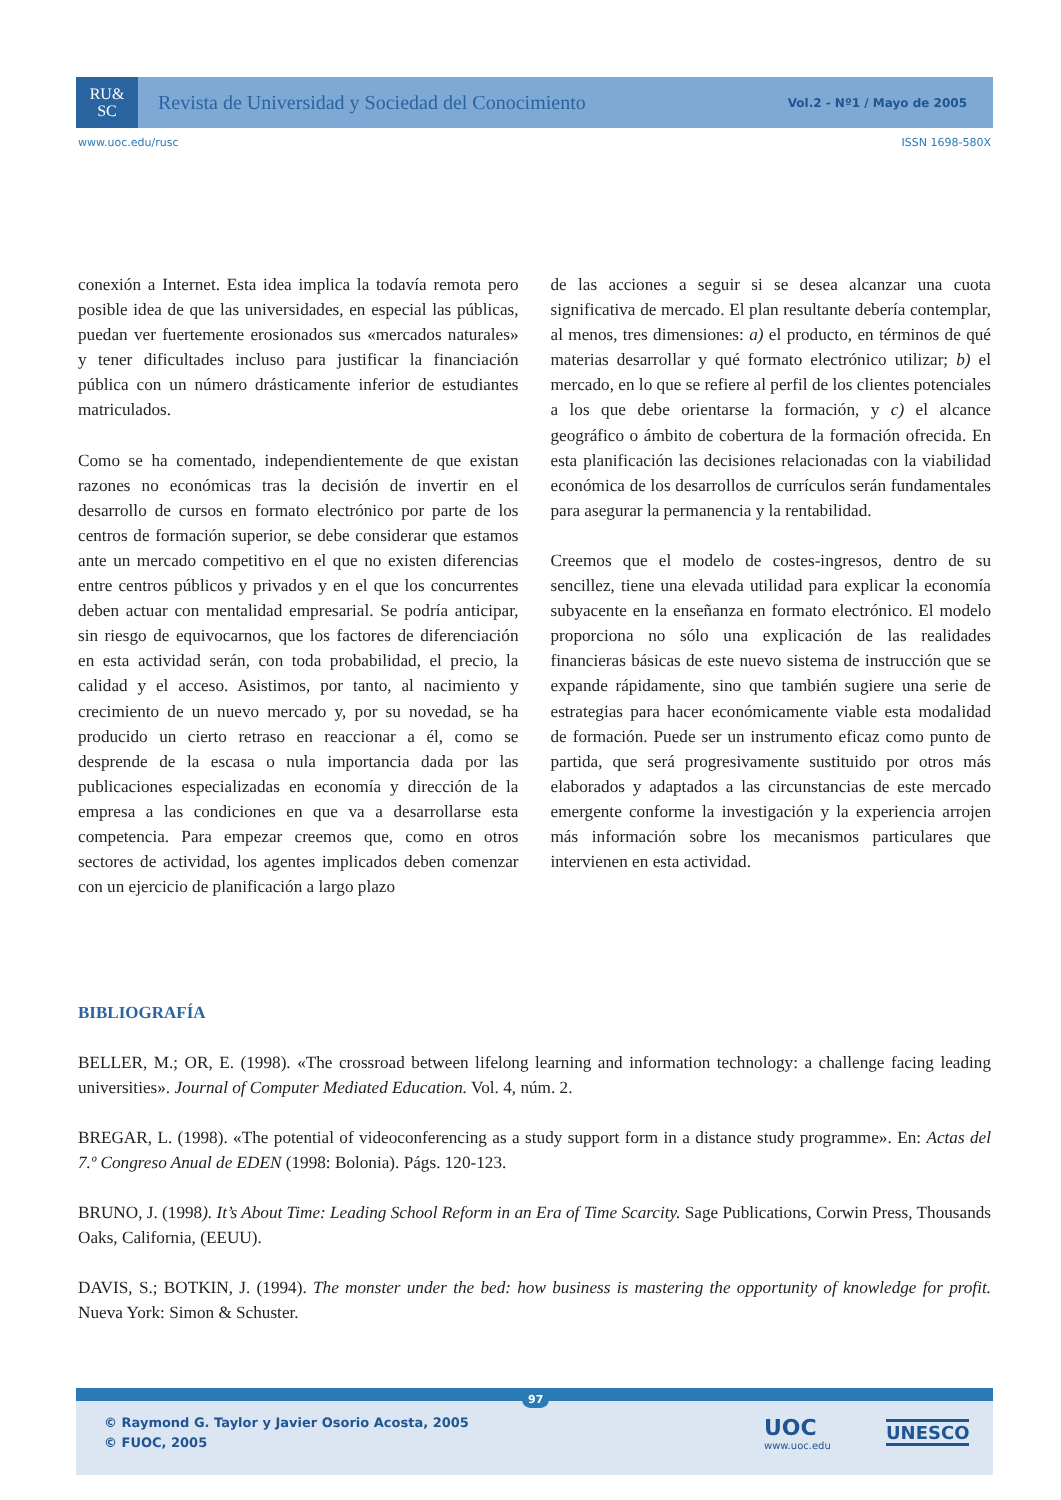RU&
SC
Revista de Universidad y Sociedad del Conocimiento
Vol.2 - Nº1 / Mayo de 2005
www.uoc.edu/rusc ISSN 1698-580X
conexión a Internet. Esta idea implica la todavía remota pero posible idea de que las universidades, en especial las públicas, puedan ver fuertemente erosionados sus «mercados naturales» y tener dificultades incluso para justificar la financiación pública con un número drásticamente inferior de estudiantes matriculados.
Como se ha comentado, independientemente de que existan razones no económicas tras la decisión de invertir en el desarrollo de cursos en formato electrónico por parte de los centros de formación superior, se debe considerar que estamos ante un mercado competitivo en el que no existen diferencias entre centros públicos y privados y en el que los concurrentes deben actuar con mentalidad empresarial. Se podría anticipar, sin riesgo de equivocarnos, que los factores de diferenciación en esta actividad serán, con toda probabilidad, el precio, la calidad y el acceso. Asistimos, por tanto, al nacimiento y crecimiento de un nuevo mercado y, por su novedad, se ha producido un cierto retraso en reaccionar a él, como se desprende de la escasa o nula importancia dada por las publicaciones especializadas en economía y dirección de la empresa a las condiciones en que va a desarrollarse esta competencia. Para empezar creemos que, como en otros sectores de actividad, los agentes implicados deben comenzar con un ejercicio de planificación a largo plazo
de las acciones a seguir si se desea alcanzar una cuota significativa de mercado. El plan resultante debería contemplar, al menos, tres dimensiones: a) el producto, en términos de qué materias desarrollar y qué formato electrónico utilizar; b) el mercado, en lo que se refiere al perfil de los clientes potenciales a los que debe orientarse la formación, y c) el alcance geográfico o ámbito de cobertura de la formación ofrecida. En esta planificación las decisiones relacionadas con la viabilidad económica de los desarrollos de currículos serán fundamentales para asegurar la permanencia y la rentabilidad.
Creemos que el modelo de costes-ingresos, dentro de su sencillez, tiene una elevada utilidad para explicar la economía subyacente en la enseñanza en formato electrónico. El modelo proporciona no sólo una explicación de las realidades financieras básicas de este nuevo sistema de instrucción que se expande rápidamente, sino que también sugiere una serie de estrategias para hacer económicamente viable esta modalidad de formación. Puede ser un instrumento eficaz como punto de partida, que será progresivamente sustituido por otros más elaborados y adaptados a las circunstancias de este mercado emergente conforme la investigación y la experiencia arrojen más información sobre los mecanismos particulares que intervienen en esta actividad.
BIBLIOGRAFÍA
BELLER, M.; OR, E. (1998). «The crossroad between lifelong learning and information technology: a challenge facing leading universities». Journal of Computer Mediated Education. Vol. 4, núm. 2.
BREGAR, L. (1998). «The potential of videoconferencing as a study support form in a distance study programme». En: Actas del 7.º Congreso Anual de EDEN (1998: Bolonia). Págs. 120-123.
BRUNO, J. (1998). It’s About Time: Leading School Reform in an Era of Time Scarcity. Sage Publications, Corwin Press, Thousands Oaks, California, (EEUU).
DAVIS, S.; BOTKIN, J. (1994). The monster under the bed: how business is mastering the opportunity of knowledge for profit. Nueva York: Simon & Schuster.
97
© Raymond G. Taylor y Javier Osorio Acosta, 2005
© FUOC, 2005
UOC
www.uoc.edu
UNESCO